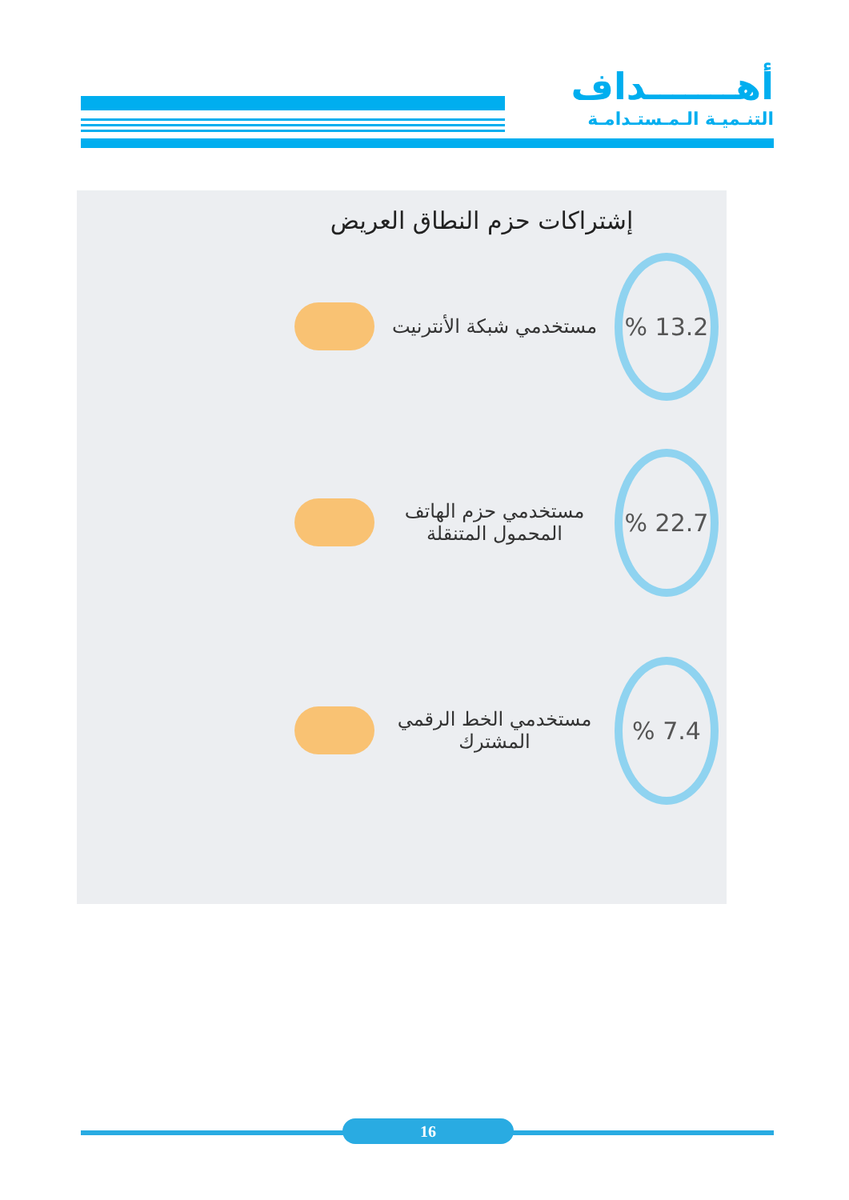أهـــــــداف
التنـميـة الـمـستـدامـة
إشتراكات حزم النطاق العريض
% 13.2
مستخدمي شبكة الأنترنيت
% 22.7
مستخدمي حزم الهاتف المحمول المتنقلة
% 7.4
مستخدمي الخط الرقمي المشترك
16